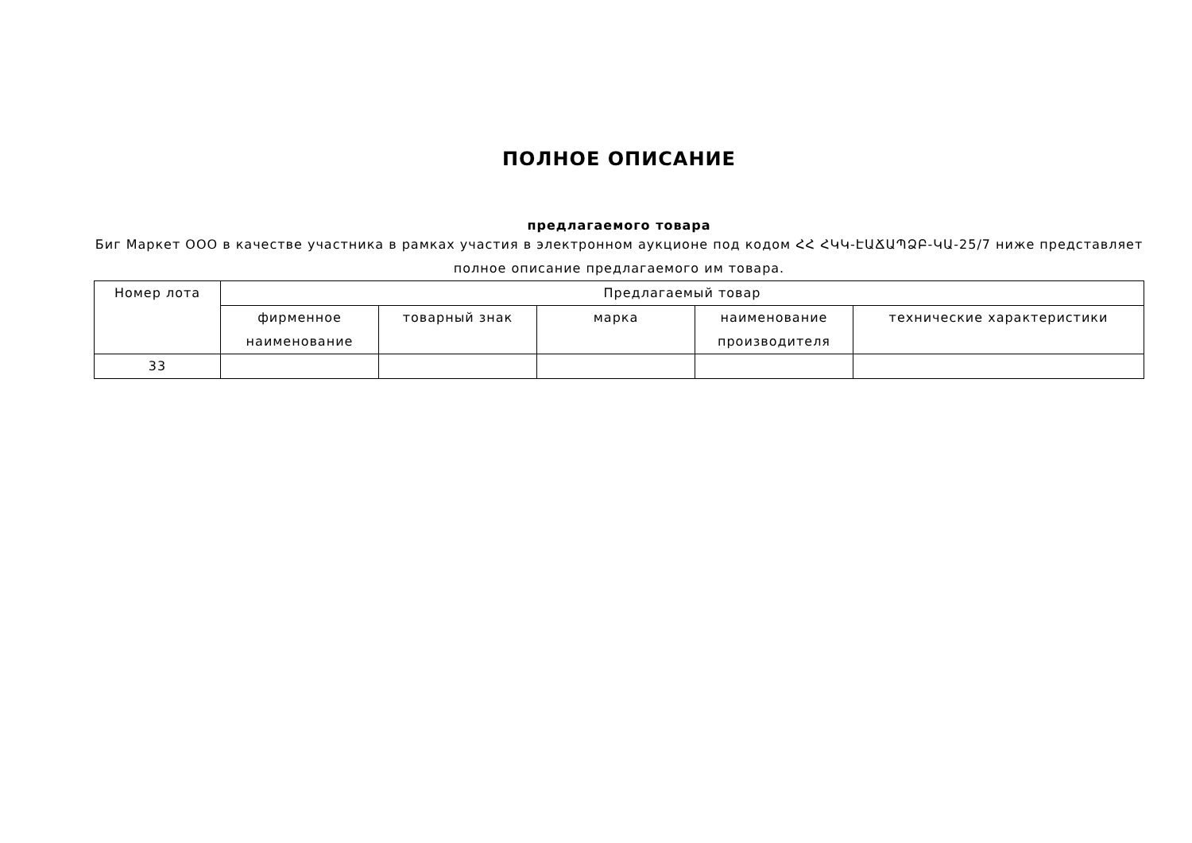ПОЛНОЕ ОПИСАНИЕ
предлагаемого товара
Биг Маркет ООО в качестве участника в рамках участия в электронном аукционе под кодом ՀՀ ՀԿԿ-ԷԱՃԱՊՁԲ-ԿԱ-25/7 ниже представляет полное описание предлагаемого им товара.
| Номер лота | Предлагаемый товар | | | | |
| --- | --- | --- | --- | --- | --- |
| | фирменное наименование | товарный знак | марка | наименование производителя | технические характеристики |
| 33 | | | | | |